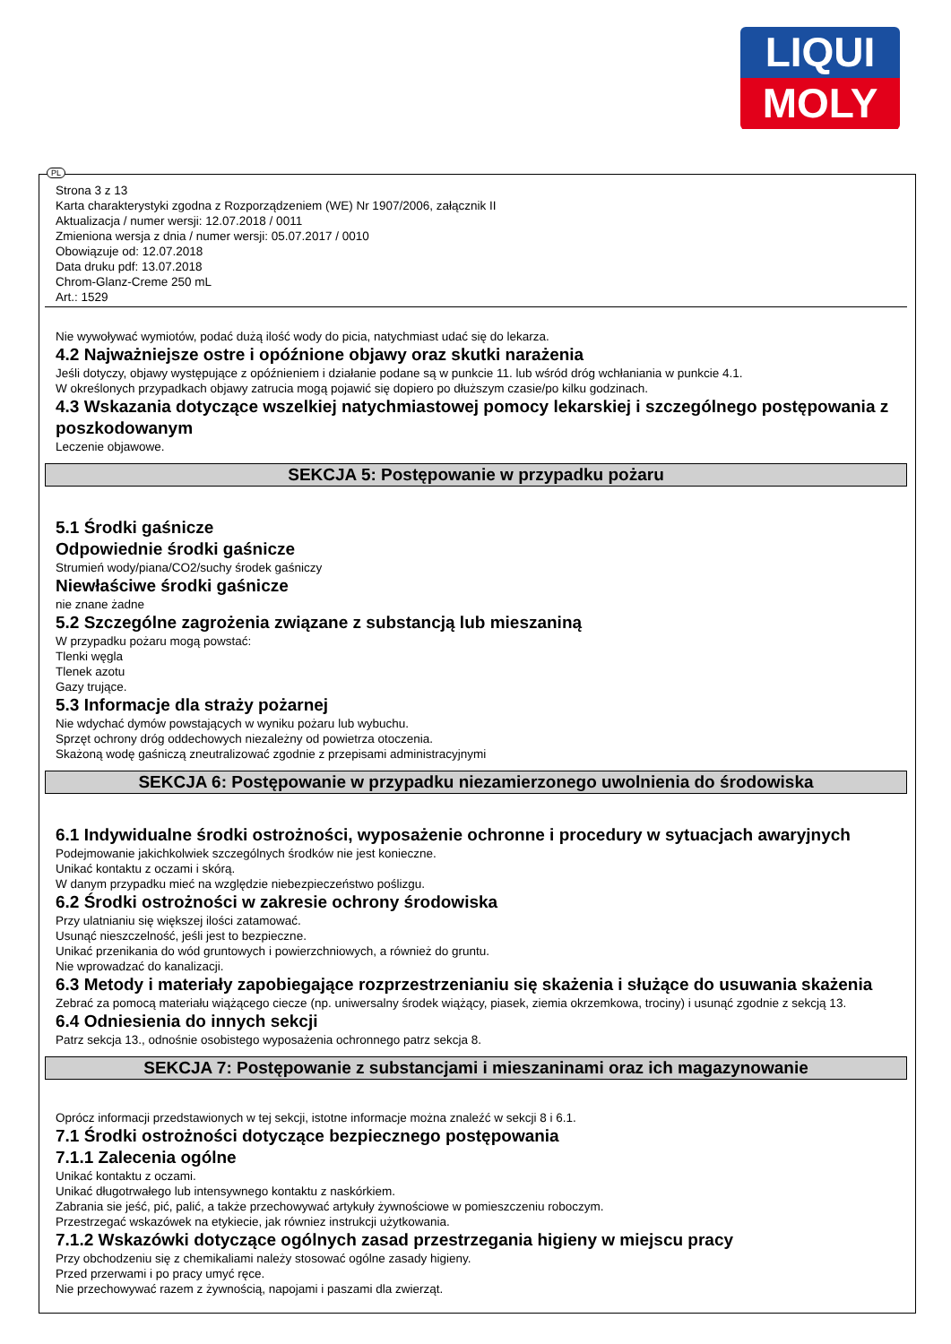LIQUI
MOLY
PL
Strona 3 z 13
Karta charakterystyki zgodna z Rozporządzeniem (WE) Nr 1907/2006, załącznik II
Aktualizacja / numer wersji: 12.07.2018 / 0011
Zmieniona wersja z dnia / numer wersji: 05.07.2017 / 0010
Obowiązuje od: 12.07.2018
Data druku pdf: 13.07.2018
Chrom-Glanz-Creme 250 mL
Art.: 1529
Nie wywoływać wymiotów, podać dużą ilość wody do picia, natychmiast udać się do lekarza.
4.2 Najważniejsze ostre i opóźnione objawy oraz skutki narażenia
Jeśli dotyczy, objawy występujące z opóźnieniem i działanie podane są w punkcie 11. lub wśród dróg wchłaniania w punkcie 4.1.
W określonych przypadkach objawy zatrucia mogą pojawić się dopiero po dłuższym czasie/po kilku godzinach.
4.3 Wskazania dotyczące wszelkiej natychmiastowej pomocy lekarskiej i szczególnego postępowania z poszkodowanym
Leczenie objawowe.
SEKCJA 5: Postępowanie w przypadku pożaru
5.1 Środki gaśnicze
Odpowiednie środki gaśnicze
Strumień wody/piana/CO2/suchy środek gaśniczy
Niewłaściwe środki gaśnicze
nie znane żadne
5.2 Szczególne zagrożenia związane z substancją lub mieszaniną
W przypadku pożaru mogą powstać:
Tlenki węgla
Tlenek azotu
Gazy trujące.
5.3 Informacje dla straży pożarnej
Nie wdychać dymów powstających w wyniku pożaru lub wybuchu.
Sprzęt ochrony dróg oddechowych niezależny od powietrza otoczenia.
Skażoną wodę gaśniczą zneutralizować zgodnie z przepisami administracyjnymi
SEKCJA 6: Postępowanie w przypadku niezamierzonego uwolnienia do środowiska
6.1 Indywidualne środki ostrożności, wyposażenie ochronne i procedury w sytuacjach awaryjnych
Podejmowanie jakichkolwiek szczególnych środków nie jest konieczne.
Unikać kontaktu z oczami i skórą.
W danym przypadku mieć na względzie niebezpieczeństwo poślizgu.
6.2 Środki ostrożności w zakresie ochrony środowiska
Przy ulatnianiu się większej ilości zatamować.
Usunąć nieszczelność, jeśli jest to bezpieczne.
Unikać przenikania do wód gruntowych i powierzchniowych, a również do gruntu.
Nie wprowadzać do kanalizacji.
6.3 Metody i materiały zapobiegające rozprzestrzenianiu się skażenia i służące do usuwania skażenia
Zebrać za pomocą materiału wiążącego ciecze (np. uniwersalny środek wiążący, piasek, ziemia okrzemkowa, trociny) i usunąć zgodnie z sekcją 13.
6.4 Odniesienia do innych sekcji
Patrz sekcja 13., odnośnie osobistego wyposażenia ochronnego patrz sekcja 8.
SEKCJA 7: Postępowanie z substancjami i mieszaninami oraz ich magazynowanie
Oprócz informacji przedstawionych w tej sekcji, istotne informacje można znaleźć w sekcji 8 i 6.1.
7.1 Środki ostrożności dotyczące bezpiecznego postępowania
7.1.1 Zalecenia ogólne
Unikać kontaktu z oczami.
Unikać długotrwałego lub intensywnego kontaktu z naskórkiem.
Zabrania sie jeść, pić, palić, a także przechowywać artykuły żywnościowe w pomieszczeniu roboczym.
Przestrzegać wskazówek na etykiecie, jak równiez instrukcji użytkowania.
7.1.2 Wskazówki dotyczące ogólnych zasad przestrzegania higieny w miejscu pracy
Przy obchodzeniu się z chemikaliami należy stosować ogólne zasady higieny.
Przed przerwami i po pracy umyć ręce.
Nie przechowywać razem z żywnością, napojami i paszami dla zwierząt.